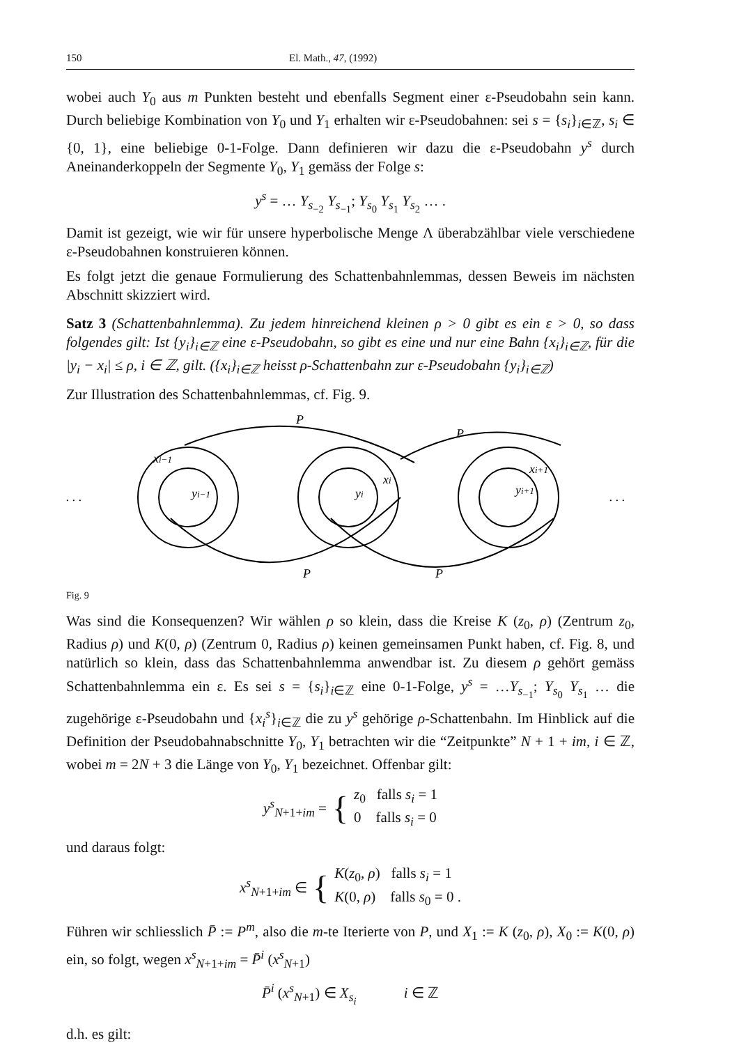150 El. Math., 47, (1992)
wobei auch Y<sub>0</sub> aus m Punkten besteht und ebenfalls Segment einer ε-Pseudobahn sein kann. Durch beliebige Kombination von Y<sub>0</sub> und Y<sub>1</sub> erhalten wir ε-Pseudobahnen: sei s = {s<sub>i</sub>}<sub>i∈ℤ</sub>, s<sub>i</sub> ∈ {0, 1}, eine beliebige 0-1-Folge. Dann definieren wir dazu die ε-Pseudobahn y<sup>s</sup> durch Aneinanderkoppeln der Segmente Y<sub>0</sub>, Y<sub>1</sub> gemäss der Folge s:
y<sup>s</sup> = … Y<sub>s<sub>−2</sub></sub> Y<sub>s<sub>−1</sub></sub>; Y<sub>s<sub>0</sub></sub> Y<sub>s<sub>1</sub></sub> Y<sub>s<sub>2</sub></sub> … .
Damit ist gezeigt, wie wir für unsere hyperbolische Menge Λ überabzählbar viele verschiedene ε-Pseudobahnen konstruieren können.
Es folgt jetzt die genaue Formulierung des Schattenbahnlemmas, dessen Beweis im nächsten Abschnitt skizziert wird.
Satz 3 (Schattenbahnlemma). Zu jedem hinreichend kleinen ρ > 0 gibt es ein ε > 0, so dass folgendes gilt: Ist {y<sub>i</sub>}<sub>i∈ℤ</sub> eine ε-Pseudobahn, so gibt es eine und nur eine Bahn {x<sub>i</sub>}<sub>i∈ℤ</sub>, für die |y<sub>i</sub> − x<sub>i</sub>| ≤ ρ, i ∈ ℤ, gilt. ({x<sub>i</sub>}<sub>i∈ℤ</sub> heisst ρ-Schattenbahn zur ε-Pseudobahn {y<sub>i</sub>}<sub>i∈ℤ</sub>)
Zur Illustration des Schattenbahnlemmas, cf. Fig. 9.
P
P
P
P
xi−1
yi−1
yi
xi
xi+1
yi+1
. . .
. . .
Fig. 9
Was sind die Konsequenzen? Wir wählen ρ so klein, dass die Kreise K (z<sub>0</sub>, ρ) (Zentrum z<sub>0</sub>, Radius ρ) und K(0, ρ) (Zentrum 0, Radius ρ) keinen gemeinsamen Punkt haben, cf. Fig. 8, und natürlich so klein, dass das Schattenbahnlemma anwendbar ist. Zu diesem ρ gehört gemäss Schattenbahnlemma ein ε. Es sei s = {s<sub>i</sub>}<sub>i∈ℤ</sub> eine 0-1-Folge, y<sup>s</sup> = …Y<sub>s<sub>−1</sub></sub>; Y<sub>s<sub>0</sub></sub> Y<sub>s<sub>1</sub></sub> … die zugehörige ε-Pseudobahn und {x<sub>i</sub><sup>s</sup>}<sub>i∈ℤ</sub> die zu y<sup>s</sup> gehörige ρ-Schattenbahn. Im Hinblick auf die Definition der Pseudobahnabschnitte Y<sub>0</sub>, Y<sub>1</sub> betrachten wir die “Zeitpunkte” N + 1 + im, i ∈ ℤ, wobei m = 2N + 3 die Länge von Y<sub>0</sub>, Y<sub>1</sub> bezeichnet. Offenbar gilt:
y<sup>s</sup><sub>N+1+im</sub> = { z<sub>0</sub> falls s<sub>i</sub> = 1
0 falls s<sub>i</sub> = 0
und daraus folgt:
x<sup>s</sup><sub>N+1+im</sub> ∈ { K(z<sub>0</sub>, ρ) falls s<sub>i</sub> = 1
K(0, ρ) falls s<sub>0</sub> = 0 .
Führen wir schliesslich P̄ := P<sup>m</sup>, also die m-te Iterierte von P, und X<sub>1</sub> := K (z<sub>0</sub>, ρ), X<sub>0</sub> := K(0, ρ) ein, so folgt, wegen x<sup>s</sup><sub>N+1+im</sub> = P̄<sup>i</sup> (x<sup>s</sup><sub>N+1</sub>)
P̄<sup>i</sup> (x<sup>s</sup><sub>N+1</sub>) ∈ X<sub>s<sub>i</sub></sub> i ∈ ℤ
d.h. es gilt: